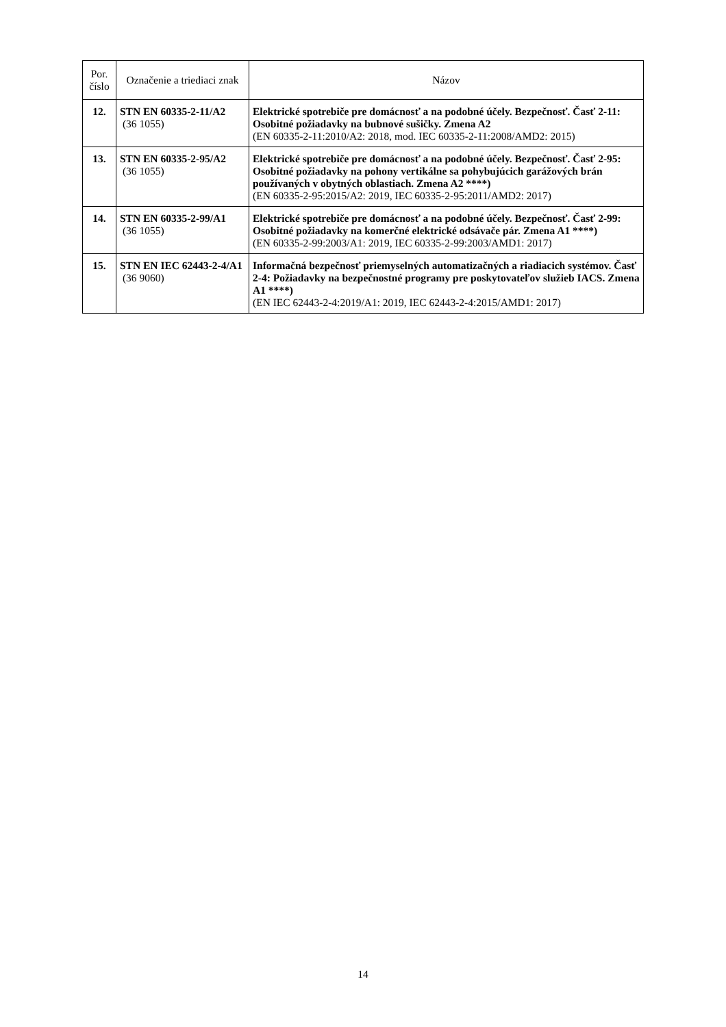| Por. číslo | Označenie a triediaci znak | Názov |
| --- | --- | --- |
| 12. | STN EN 60335-2-11/A2 (36 1055) | Elektrické spotrebiče pre domácnosť a na podobné účely. Bezpečnosť. Časť 2-11: Osobitné požiadavky na bubnové sušičky. Zmena A2 (EN 60335-2-11:2010/A2: 2018, mod. IEC 60335-2-11:2008/AMD2: 2015) |
| 13. | STN EN 60335-2-95/A2 (36 1055) | Elektrické spotrebiče pre domácnosť a na podobné účely. Bezpečnosť. Časť 2-95: Osobitné požiadavky na pohony vertikálne sa pohybujúcich garážových brán používaných v obytných oblastiach. Zmena A2 ****) (EN 60335-2-95:2015/A2: 2019, IEC 60335-2-95:2011/AMD2: 2017) |
| 14. | STN EN 60335-2-99/A1 (36 1055) | Elektrické spotrebiče pre domácnosť a na podobné účely. Bezpečnosť. Časť 2-99: Osobitné požiadavky na komerčné elektrické odsávače pár. Zmena A1 ****) (EN 60335-2-99:2003/A1: 2019, IEC 60335-2-99:2003/AMD1: 2017) |
| 15. | STN EN IEC 62443-2-4/A1 (36 9060) | Informačná bezpečnosť priemyselných automatizačných a riadiacich systémov. Časť 2-4: Požiadavky na bezpečnostné programy pre poskytovateľov služieb IACS. Zmena A1 ****) (EN IEC 62443-2-4:2019/A1: 2019, IEC 62443-2-4:2015/AMD1: 2017) |
14